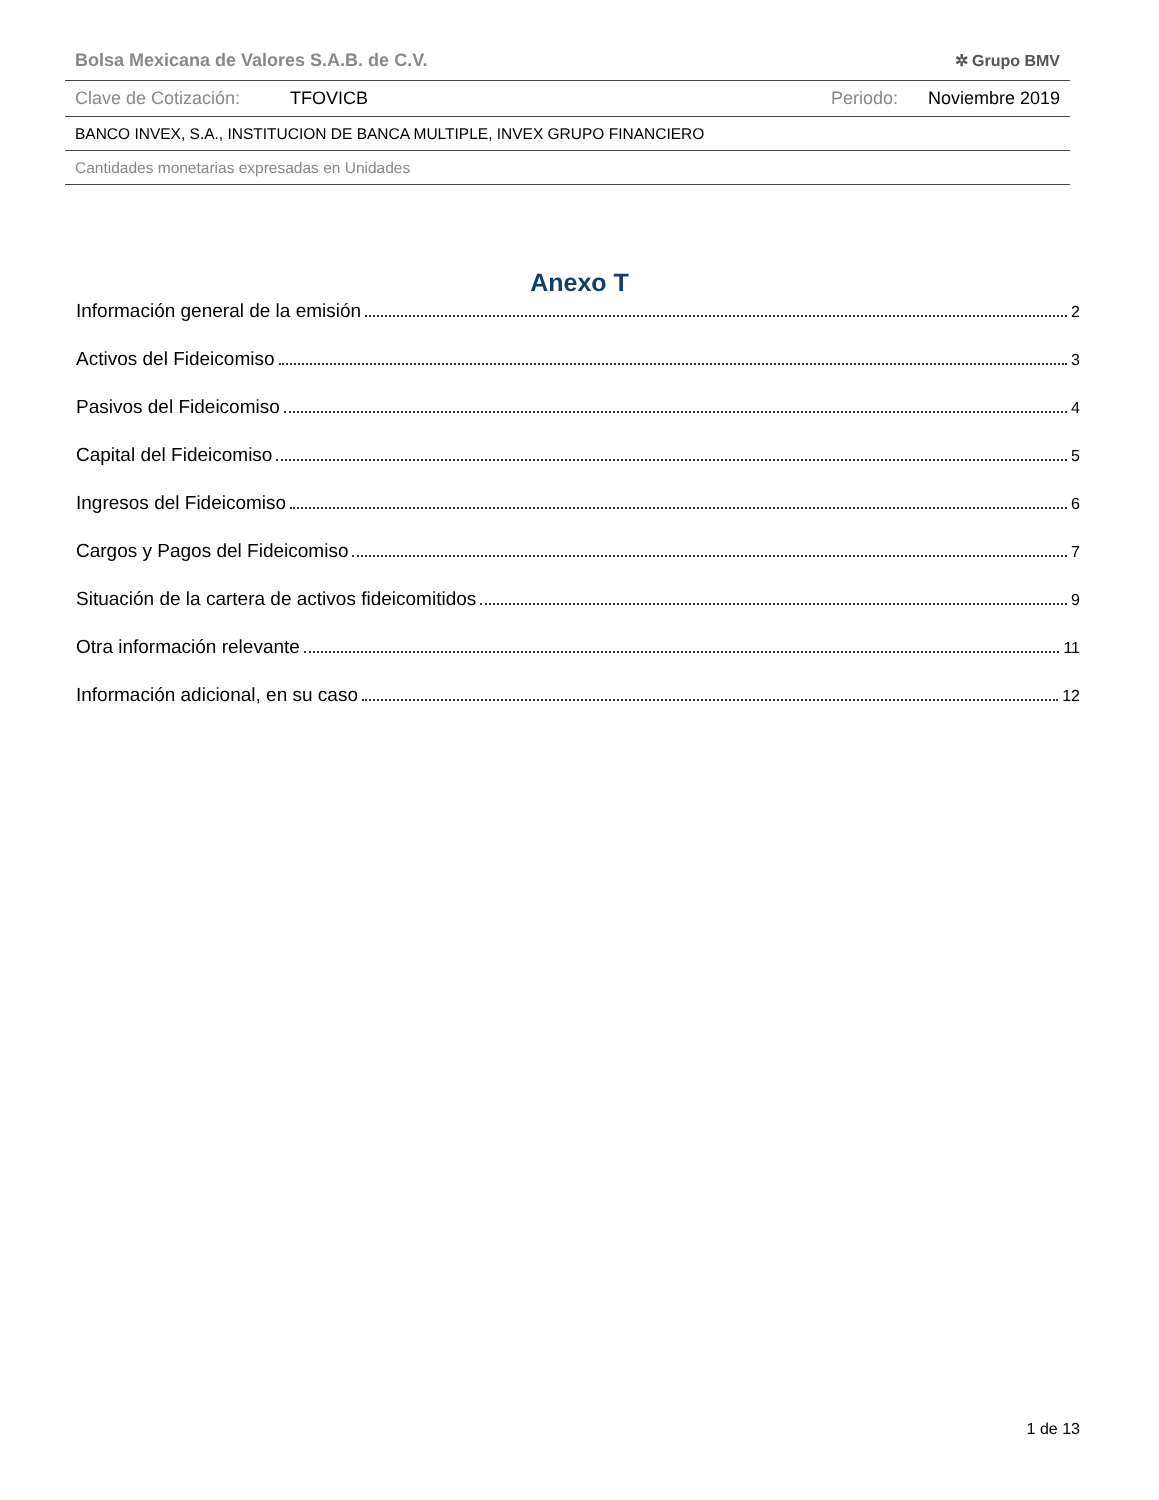Bolsa Mexicana de Valores S.A.B. de C.V. ✲ Grupo BMV
Clave de Cotización: TFOVICB Periodo: Noviembre 2019
BANCO INVEX, S.A., INSTITUCION DE BANCA MULTIPLE, INVEX GRUPO FINANCIERO
Cantidades monetarias expresadas en Unidades
Anexo T
Información general de la emisión 2
Activos del Fideicomiso 3
Pasivos del Fideicomiso 4
Capital del Fideicomiso 5
Ingresos del Fideicomiso 6
Cargos y Pagos del Fideicomiso 7
Situación de la cartera de activos fideicomitidos 9
Otra información relevante 11
Información adicional, en su caso 12
1 de 13